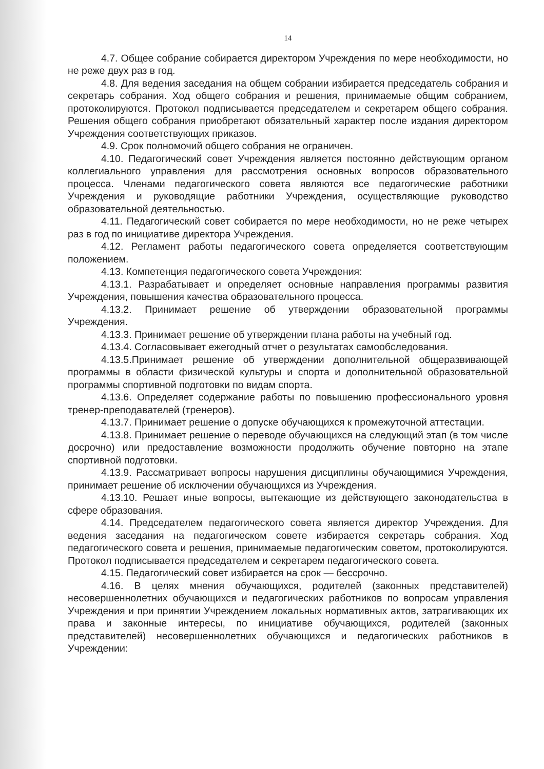14
4.7. Общее собрание собирается директором Учреждения по мере необходимости, но не реже двух раз в год.
4.8. Для ведения заседания на общем собрании избирается председатель собрания и секретарь собрания. Ход общего собрания и решения, принимаемые общим собранием, протоколируются. Протокол подписывается председателем и секретарем общего собрания. Решения общего собрания приобретают обязательный характер после издания директором Учреждения соответствующих приказов.
4.9. Срок полномочий общего собрания не ограничен.
4.10. Педагогический совет Учреждения является постоянно действующим органом коллегиального управления для рассмотрения основных вопросов образовательного процесса. Членами педагогического совета являются все педагогические работники Учреждения и руководящие работники Учреждения, осуществляющие руководство образовательной деятельностью.
4.11. Педагогический совет собирается по мере необходимости, но не реже четырех раз в год по инициативе директора Учреждения.
4.12. Регламент работы педагогического совета определяется соответствующим положением.
4.13. Компетенция педагогического совета Учреждения:
4.13.1. Разрабатывает и определяет основные направления программы развития Учреждения, повышения качества образовательного процесса.
4.13.2. Принимает решение об утверждении образовательной программы Учреждения.
4.13.3. Принимает решение об утверждении плана работы на учебный год.
4.13.4. Согласовывает ежегодный отчет о результатах самообследования.
4.13.5.Принимает решение об утверждении дополнительной общеразвивающей программы в области физической культуры и спорта и дополнительной образовательной программы спортивной подготовки по видам спорта.
4.13.6. Определяет содержание работы по повышению профессионального уровня тренер-преподавателей (тренеров).
4.13.7. Принимает решение о допуске обучающихся к промежуточной аттестации.
4.13.8. Принимает решение о переводе обучающихся на следующий этап (в том числе досрочно) или предоставление возможности продолжить обучение повторно на этапе спортивной подготовки.
4.13.9. Рассматривает вопросы нарушения дисциплины обучающимися Учреждения, принимает решение об исключении обучающихся из Учреждения.
4.13.10. Решает иные вопросы, вытекающие из действующего законодательства в сфере образования.
4.14. Председателем педагогического совета является директор Учреждения. Для ведения заседания на педагогическом совете избирается секретарь собрания. Ход педагогического совета и решения, принимаемые педагогическим советом, протоколируются. Протокол подписывается председателем и секретарем педагогического совета.
4.15. Педагогический совет избирается на срок — бессрочно.
4.16. В целях мнения обучающихся, родителей (законных представителей) несовершеннолетних обучающихся и педагогических работников по вопросам управления Учреждения и при принятии Учреждением локальных нормативных актов, затрагивающих их права и законные интересы, по инициативе обучающихся, родителей (законных представителей) несовершеннолетних обучающихся и педагогических работников в Учреждении: